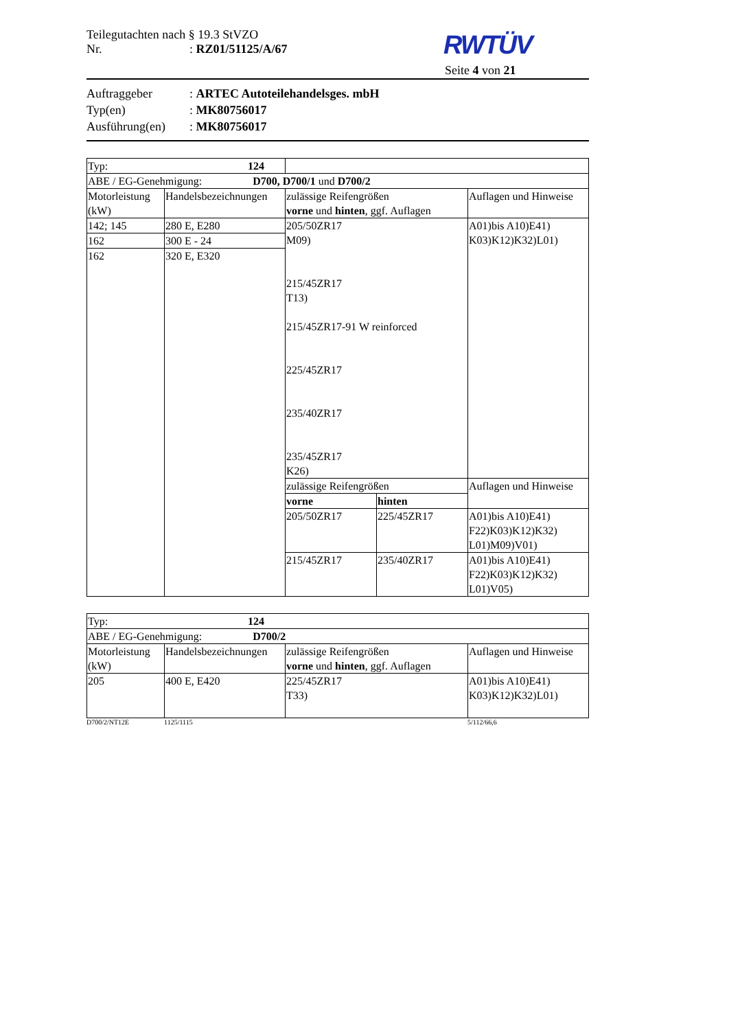Teilegutachten nach § 19.3 StVZO
Nr.: RZ01/51125/A/67
RWTÜV
Seite 4 von 21
Auftraggeber: ARTEC Autoteilehandelsges. mbH
Typ(en): MK80756017
Ausführung(en): MK80756017
| Typ: 124 | | | | |
| ABE / EG-Genehmigung: D700, D700/1 und D700/2 | | | | |
| Motorleistung (kW) | Handelsbezeichnungen | zulässige Reifengrößen vorne und hinten , ggf. Auflagen | | Auflagen und Hinweise |
| 142; 145 | 280 E, E280 | 205/50ZR17 M09) 215/45ZR17 T13) 215/45ZR17-91 W reinforced 225/45ZR17 235/40ZR17 235/45ZR17 K26) | | A01)bis A10)E41) K03)K12)K32)L01) |
| 162 | 300 E - 24 | | | |
| 162 | 320 E, E320 | | | |
| | | zulässige Reifengrößen | | Auflagen und Hinweise |
| | | vorne | hinten | |
| | | 205/50ZR17 | 225/45ZR17 | A01)bis A10)E41) F22)K03)K12)K32) L01)M09)V01) |
| | | 215/45ZR17 | 235/40ZR17 | A01)bis A10)E41) F22)K03)K12)K32) L01)V05) |
| Typ: 124 | | | |
| ABE / EG-Genehmigung: D700/2 | | | |
| Motorleistung (kW) | Handelsbezeichnungen | zulässige Reifengrößen vorne und hinten , ggf. Auflagen | Auflagen und Hinweise |
| 205 | 400 E, E420 | 225/45ZR17 T33) | A01)bis A10)E41) K03)K12)K32)L01) |
D700/2/NT12E 1125/1115 5/112/66,6